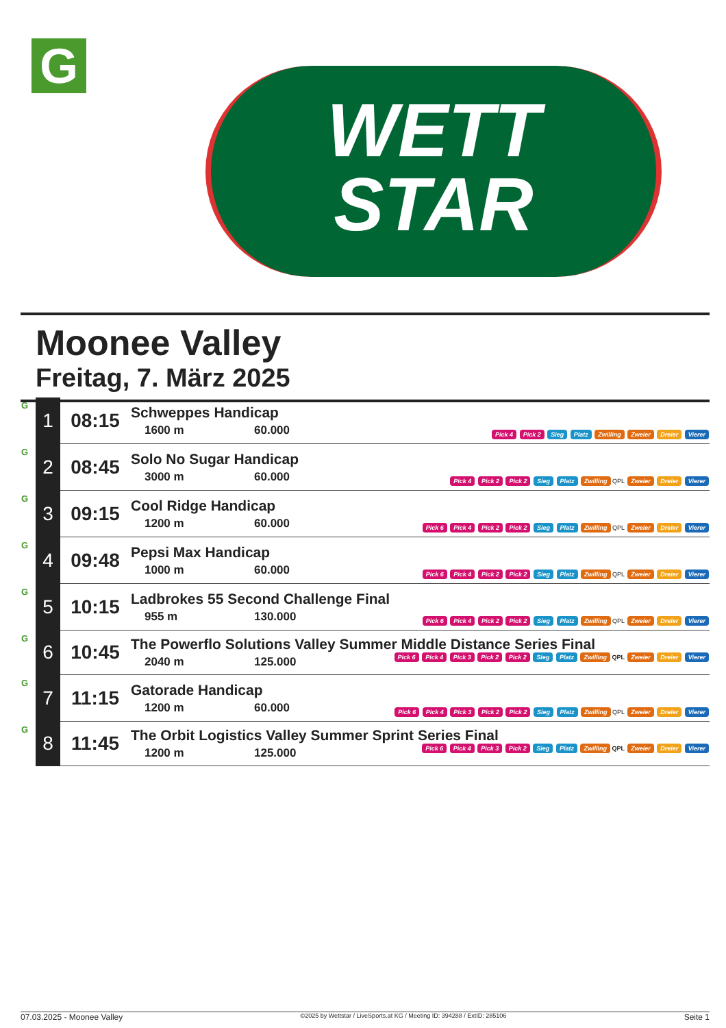G
WETT
STAR
Moonee Valley
Freitag, 7. März 2025
| G | 1 | 08:15 | Schweppes Handicap 1600 m 60.000 | Pick 4 Pick 2 Sieg Platz Zwilling Zweier Dreier Vierer |
| G | 2 | 08:45 | Solo No Sugar Handicap 3000 m 60.000 | Pick 4 Pick 2 Pick 2 Sieg Platz Zwilling QPL Zweier Dreier Vierer |
| G | 3 | 09:15 | Cool Ridge Handicap 1200 m 60.000 | Pick 6 Pick 4 Pick 2 Pick 2 Sieg Platz Zwilling QPL Zweier Dreier Vierer |
| G | 4 | 09:48 | Pepsi Max Handicap 1000 m 60.000 | Pick 6 Pick 4 Pick 2 Pick 2 Sieg Platz Zwilling QPL Zweier Dreier Vierer |
| G | 5 | 10:15 | Ladbrokes 55 Second Challenge Final 955 m 130.000 | Pick 6 Pick 4 Pick 2 Pick 2 Sieg Platz Zwilling QPL Zweier Dreier Vierer |
| G | 6 | 10:45 | The Powerflo Solutions Valley Summer Middle Distance Series Final 2040 m 125.000 Pick 6 Pick 4 Pick 3 Pick 2 Pick 2 Sieg Platz Zwilling QPL Zweier Dreier Vierer | |
| G | 7 | 11:15 | Gatorade Handicap 1200 m 60.000 | Pick 6 Pick 4 Pick 3 Pick 2 Pick 2 Sieg Platz Zwilling QPL Zweier Dreier Vierer |
| G | 8 | 11:45 | The Orbit Logistics Valley Summer Sprint Series Final 1200 m 125.000 Pick 6 Pick 4 Pick 3 Pick 2 Sieg Platz Zwilling QPL Zweier Dreier Vierer | |
07.03.2025 - Moonee Valley ©2025 by Wettstar / LiveSports.at KG / Meeting ID: 394288 / ExtID: 285106 Seite 1